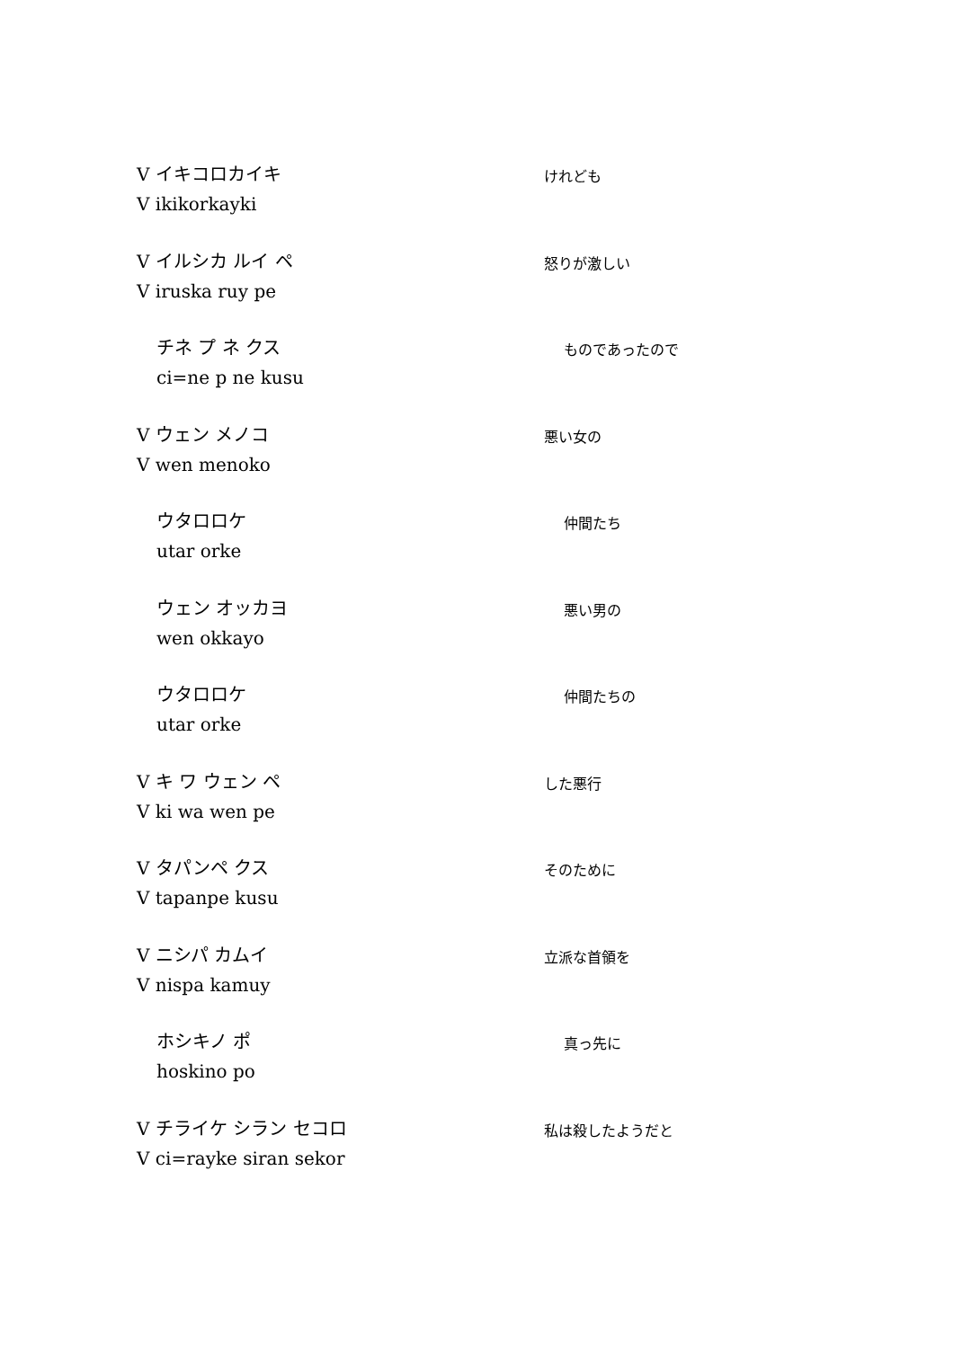V イキコロカイキ
V ikikorkayki
けれども
V イルシカ ルイ ペ
V iruska ruy pe
怒りが激しい
チネ プ ネ クス
ci=ne p ne kusu
ものであったので
V ウェン メノコ
V wen menoko
悪い女の
ウタロロケ
utar orke
仲間たち
ウェン オッカヨ
wen okkayo
悪い男の
ウタロロケ
utar orke
仲間たちの
V キ ワ ウェン ペ
V ki wa wen pe
した悪行
V タパンペ クス
V tapanpe kusu
そのために
V ニシパ カムイ
V nispa kamuy
立派な首領を
ホシキノ ポ
hoskino po
真っ先に
V チライケ シラン セコロ
V ci=rayke siran sekor
私は殺したようだと